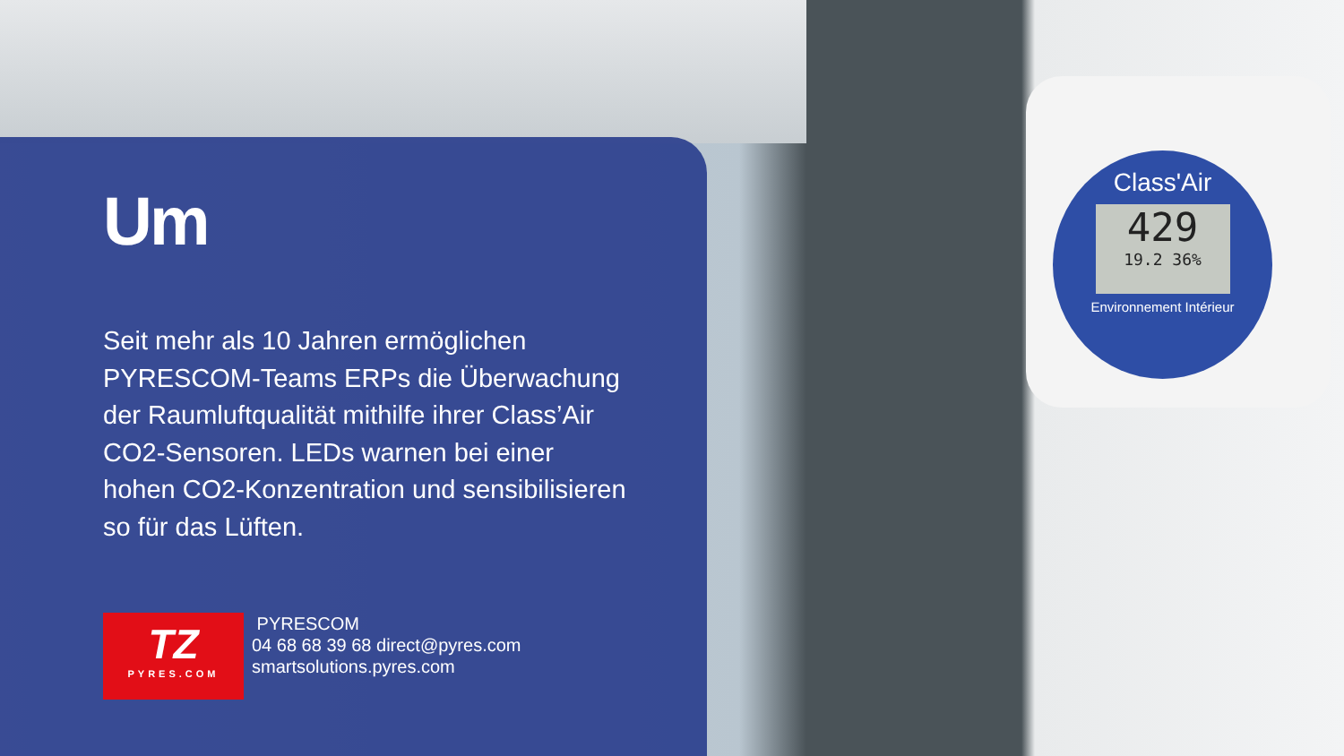Class'Air
429
19.2 36%
Environnement Intérieur
Um
Seit mehr als 10 Jahren ermöglichen PYRESCOM-Teams ERPs die Überwachung der Raumluftqualität mithilfe ihrer Class’Air CO2-Sensoren. LEDs warnen bei einer hohen CO2-Konzentration und sensibilisieren so für das Lüften.
TZ
PYRES.COM
PYRESCOM
04 68 68 39 68 direct@pyres.com
smartsolutions.pyres.com